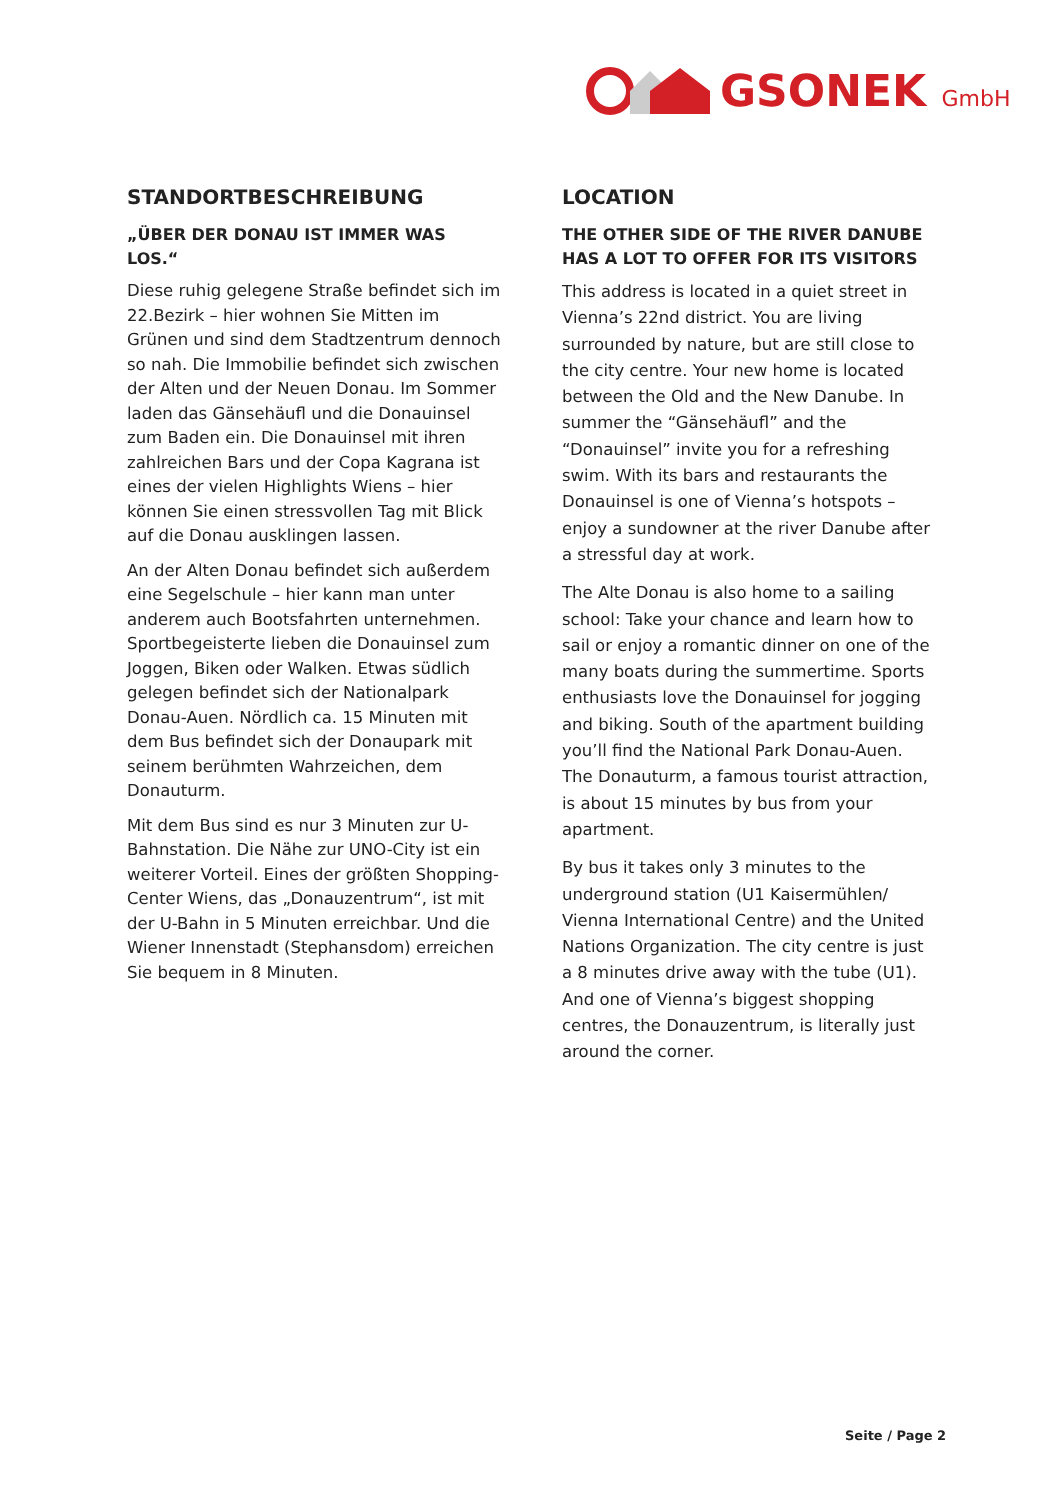GSONEK GmbH
STANDORTBESCHREIBUNG
„ÜBER DER DONAU IST IMMER WAS LOS.“
Diese ruhig gelegene Straße befindet sich im 22.Bezirk – hier wohnen Sie Mitten im Grünen und sind dem Stadtzentrum dennoch so nah. Die Immobilie befindet sich zwischen der Alten und der Neuen Donau. Im Sommer laden das Gänsehäufl und die Donauinsel zum Baden ein. Die Donauinsel mit ihren zahlreichen Bars und der Copa Kagrana ist eines der vielen Highlights Wiens – hier können Sie einen stressvollen Tag mit Blick auf die Donau ausklingen lassen.
An der Alten Donau befindet sich außerdem eine Segelschule – hier kann man unter anderem auch Bootsfahrten unternehmen. Sportbegeisterte lieben die Donauinsel zum Joggen, Biken oder Walken. Etwas südlich gelegen befindet sich der Nationalpark Donau-Auen. Nördlich ca. 15 Minuten mit dem Bus befindet sich der Donaupark mit seinem berühmten Wahrzeichen, dem Donauturm.
Mit dem Bus sind es nur 3 Minuten zur U-Bahnstation. Die Nähe zur UNO-City ist ein weiterer Vorteil. Eines der größten Shopping-Center Wiens, das „Donauzentrum“, ist mit der U-Bahn in 5 Minuten erreichbar. Und die Wiener Innenstadt (Stephansdom) erreichen Sie bequem in 8 Minuten.
LOCATION
THE OTHER SIDE OF THE RIVER DANUBE HAS A LOT TO OFFER FOR ITS VISITORS
This address is located in a quiet street in Vienna’s 22nd district. You are living surrounded by nature, but are still close to the city centre. Your new home is located between the Old and the New Danube. In summer the “Gänsehäufl” and the “Donauinsel” invite you for a refreshing swim. With its bars and restaurants the Donauinsel is one of Vienna’s hotspots – enjoy a sundowner at the river Danube after a stressful day at work.
The Alte Donau is also home to a sailing school: Take your chance and learn how to sail or enjoy a romantic dinner on one of the many boats during the summertime. Sports enthusiasts love the Donauinsel for jogging and biking. South of the apartment building you’ll find the National Park Donau-Auen. The Donauturm, a famous tourist attraction, is about 15 minutes by bus from your apartment.
By bus it takes only 3 minutes to the underground station (U1 Kaisermühlen/ Vienna International Centre) and the United Nations Organization. The city centre is just a 8 minutes drive away with the tube (U1). And one of Vienna’s biggest shopping centres, the Donauzentrum, is literally just around the corner.
Seite / Page 2